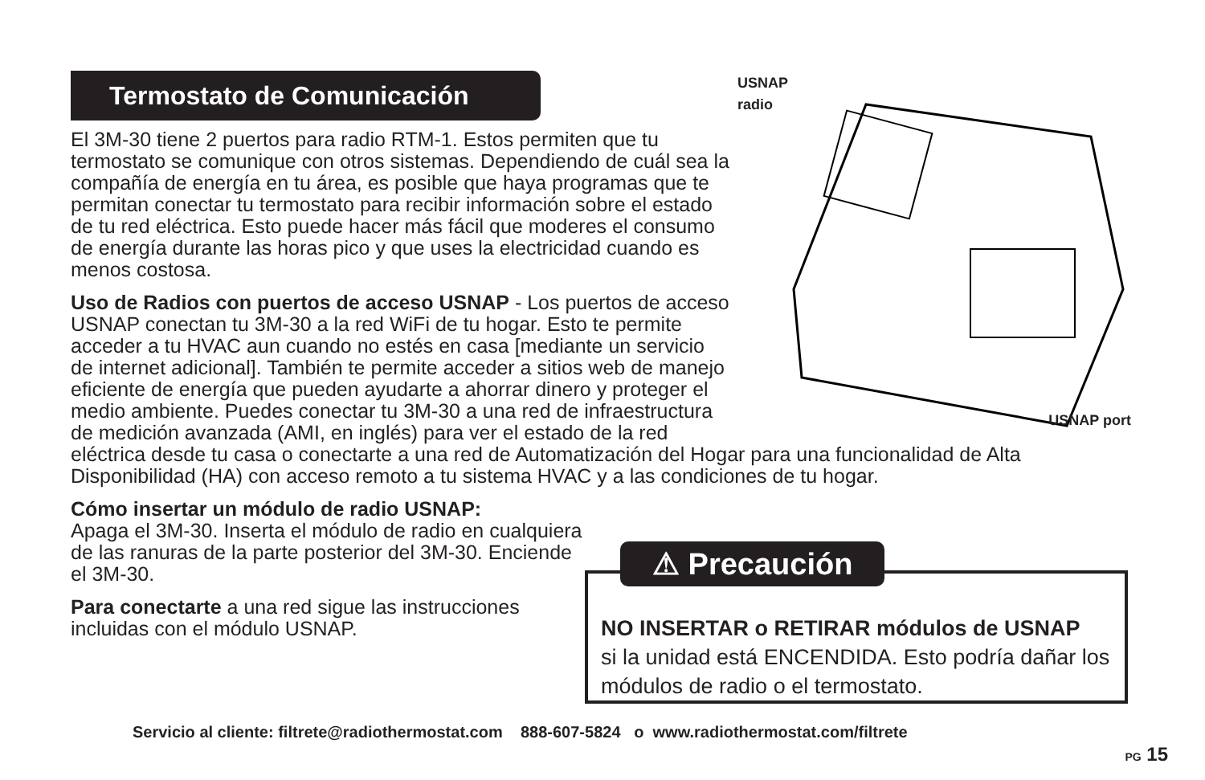Termostato de Comunicación
USNAP
radio
USNAP port
El 3M-30 tiene 2 puertos para radio RTM-1. Estos permiten que tu termostato se comunique con otros sistemas. Dependiendo de cuál sea la compañía de energía en tu área, es posible que haya programas que te permitan conectar tu termostato para recibir información sobre el estado de tu red eléctrica. Esto puede hacer más fácil que moderes el consumo de energía durante las horas pico y que uses la electricidad cuando es menos costosa.
Uso de Radios con puertos de acceso USNAP - Los puertos de acceso USNAP conectan tu 3M-30 a la red WiFi de tu hogar. Esto te permite acceder a tu HVAC aun cuando no estés en casa [mediante un servicio de internet adicional]. También te permite acceder a sitios web de manejo eficiente de energía que pueden ayudarte a ahorrar dinero y proteger el medio ambiente. Puedes conectar tu 3M-30 a una red de infraestructura de medición avanzada (AMI, en inglés) para ver el estado de la red eléctrica desde tu casa o conectarte a una red de Automatización del Hogar para una funcionalidad de Alta Disponibilidad (HA) con acceso remoto a tu sistema HVAC y a las condiciones de tu hogar.
Cómo insertar un módulo de radio USNAP:
Apaga el 3M-30. Inserta el módulo de radio en cualquiera de las ranuras de la parte posterior del 3M-30. Enciende el 3M-30.
Para conectarte a una red sigue las instrucciones incluidas con el módulo USNAP.
⚠ Precaución
NO INSERTAR o RETIRAR módulos de USNAP
si la unidad está ENCENDIDA. Esto podría dañar los módulos de radio o el termostato.
Servicio al cliente: filtrete@radiothermostat.com 888-607-5824 o www.radiothermostat.com/filtrete
PG 15